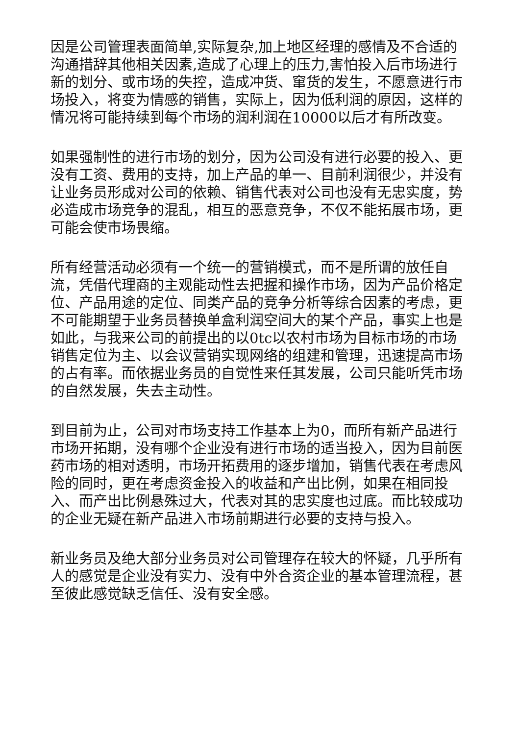因是公司管理表面简单,实际复杂,加上地区经理的感情及不合适的沟通措辞其他相关因素,造成了心理上的压力,害怕投入后市场进行新的划分、或市场的失控，造成冲货、窜货的发生，不愿意进行市场投入，将变为情感的销售，实际上，因为低利润的原因，这样的情况将可能持续到每个市场的润利润在10000以后才有所改变。
如果强制性的进行市场的划分，因为公司没有进行必要的投入、更没有工资、费用的支持，加上产品的单一、目前利润很少，并没有让业务员形成对公司的依赖、销售代表对公司也没有无忠实度，势必造成市场竞争的混乱，相互的恶意竞争，不仅不能拓展市场，更可能会使市场畏缩。
所有经营活动必须有一个统一的营销模式，而不是所谓的放任自流，凭借代理商的主观能动性去把握和操作市场，因为产品价格定位、产品用途的定位、同类产品的竞争分析等综合因素的考虑，更不可能期望于业务员替换单盒利润空间大的某个产品，事实上也是如此，与我来公司的前提出的以0tc以农村市场为目标市场的市场销售定位为主、以会议营销实现网络的组建和管理，迅速提高市场的占有率。而依据业务员的自觉性来任其发展，公司只能听凭市场的自然发展，失去主动性。
到目前为止，公司对市场支持工作基本上为0，而所有新产品进行市场开拓期，没有哪个企业没有进行市场的适当投入，因为目前医药市场的相对透明，市场开拓费用的逐步增加，销售代表在考虑风险的同时，更在考虑资金投入的收益和产出比例，如果在相同投入、而产出比例悬殊过大，代表对其的忠实度也过底。而比较成功的企业无疑在新产品进入市场前期进行必要的支持与投入。
新业务员及绝大部分业务员对公司管理存在较大的怀疑，几乎所有人的感觉是企业没有实力、没有中外合资企业的基本管理流程，甚至彼此感觉缺乏信任、没有安全感。